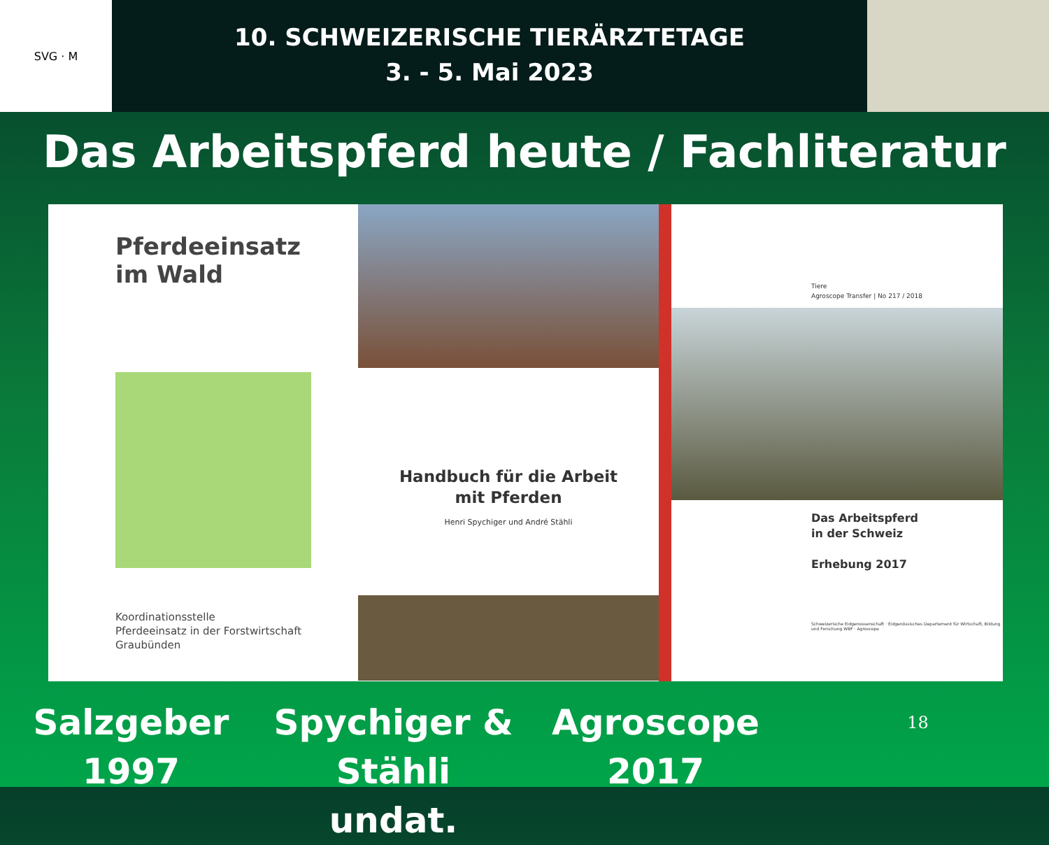SVG · M
10. SCHWEIZERISCHE TIERÄRZTETAGE
3. - 5. Mai 2023
Das Arbeitspferd heute / Fachliteratur
Pferdeeinsatz
im Wald
Koordinationsstelle
Pferdeeinsatz in der Forstwirtschaft
Graubünden
Handbuch für die Arbeit
mit Pferden
Henri Spychiger und André Stähli
Tiere
Agroscope Transfer | No 217 / 2018
Das Arbeitspferd
in der Schweiz
Erhebung 2017
Schweizerische Eidgenossenschaft · Eidgenössisches Departement für Wirtschaft, Bildung und Forschung WBF · Agroscope
Salzgeber
1997
Spychiger & Stähli
undat.
Agroscope
2017
18